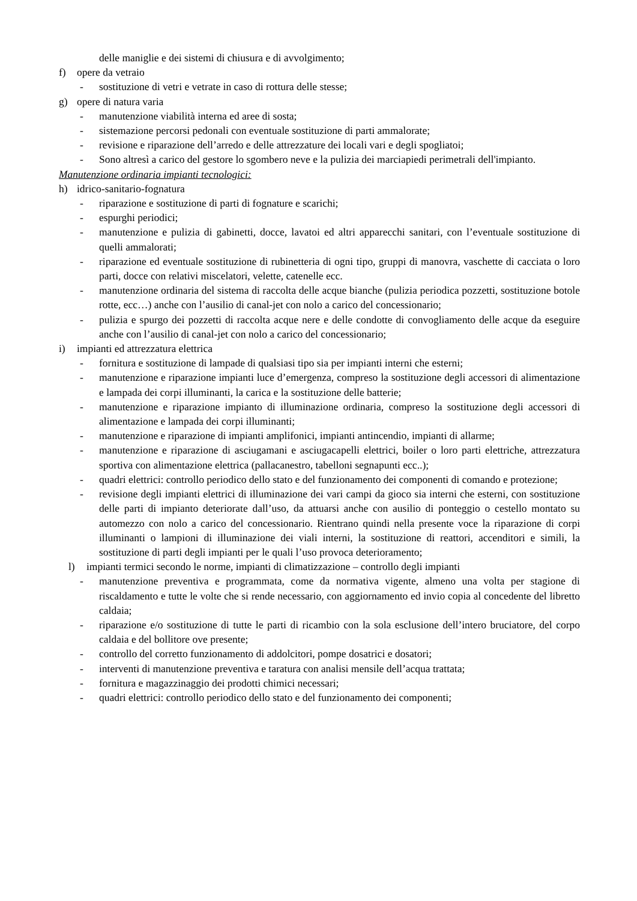delle maniglie e dei sistemi di chiusura e di avvolgimento;
f) opere da vetraio
- sostituzione di vetri e vetrate in caso di rottura delle stesse;
g) opere di natura varia
- manutenzione viabilità interna ed aree di sosta;
- sistemazione percorsi pedonali con eventuale sostituzione di parti ammalorate;
- revisione e riparazione dell’arredo e delle attrezzature dei locali vari e degli spogliatoi;
- Sono altresì a carico del gestore lo sgombero neve e la pulizia dei marciapiedi perimetrali dell'impianto.
Manutenzione ordinaria impianti tecnologici:
h) idrico-sanitario-fognatura
- riparazione e sostituzione di parti di fognature e scarichi;
- espurghi periodici;
- manutenzione e pulizia di gabinetti, docce, lavatoi ed altri apparecchi sanitari, con l’eventuale sostituzione di quelli ammalorati;
- riparazione ed eventuale sostituzione di rubinetteria di ogni tipo, gruppi di manovra, vaschette di cacciata o loro parti, docce con relativi miscelatori, velette, catenelle ecc.
- manutenzione ordinaria del sistema di raccolta delle acque bianche (pulizia periodica pozzetti, sostituzione botole rotte, ecc…) anche con l’ausilio di canal-jet con nolo a carico del concessionario;
- pulizia e spurgo dei pozzetti di raccolta acque nere e delle condotte di convogliamento delle acque da eseguire anche con l’ausilio di canal-jet con nolo a carico del concessionario;
i) impianti ed attrezzatura elettrica
- fornitura e sostituzione di lampade di qualsiasi tipo sia per impianti interni che esterni;
- manutenzione e riparazione impianti luce d’emergenza, compreso la sostituzione degli accessori di alimentazione e lampada dei corpi illuminanti, la carica e la sostituzione delle batterie;
- manutenzione e riparazione impianto di illuminazione ordinaria, compreso la sostituzione degli accessori di alimentazione e lampada dei corpi illuminanti;
- manutenzione e riparazione di impianti amplifonici, impianti antincendio, impianti di allarme;
- manutenzione e riparazione di asciugamani e asciugacapelli elettrici, boiler o loro parti elettriche, attrezzatura sportiva con alimentazione elettrica (pallacanestro, tabelloni segnapunti ecc..);
- quadri elettrici: controllo periodico dello stato e del funzionamento dei componenti di comando e protezione;
- revisione degli impianti elettrici di illuminazione dei vari campi da gioco sia interni che esterni, con sostituzione delle parti di impianto deteriorate dall’uso, da attuarsi anche con ausilio di ponteggio o cestello montato su automezzo con nolo a carico del concessionario. Rientrano quindi nella presente voce la riparazione di corpi illuminanti o lampioni di illuminazione dei viali interni, la sostituzione di reattori, accenditori e simili, la sostituzione di parti degli impianti per le quali l’uso provoca deterioramento;
l) impianti termici secondo le norme, impianti di climatizzazione – controllo degli impianti
- manutenzione preventiva e programmata, come da normativa vigente, almeno una volta per stagione di riscaldamento e tutte le volte che si rende necessario, con aggiornamento ed invio copia al concedente del libretto caldaia;
- riparazione e/o sostituzione di tutte le parti di ricambio con la sola esclusione dell’intero bruciatore, del corpo caldaia e del bollitore ove presente;
- controllo del corretto funzionamento di addolcitori, pompe dosatrici e dosatori;
- interventi di manutenzione preventiva e taratura con analisi mensile dell’acqua trattata;
- fornitura e magazzinaggio dei prodotti chimici necessari;
- quadri elettrici: controllo periodico dello stato e del funzionamento dei componenti;